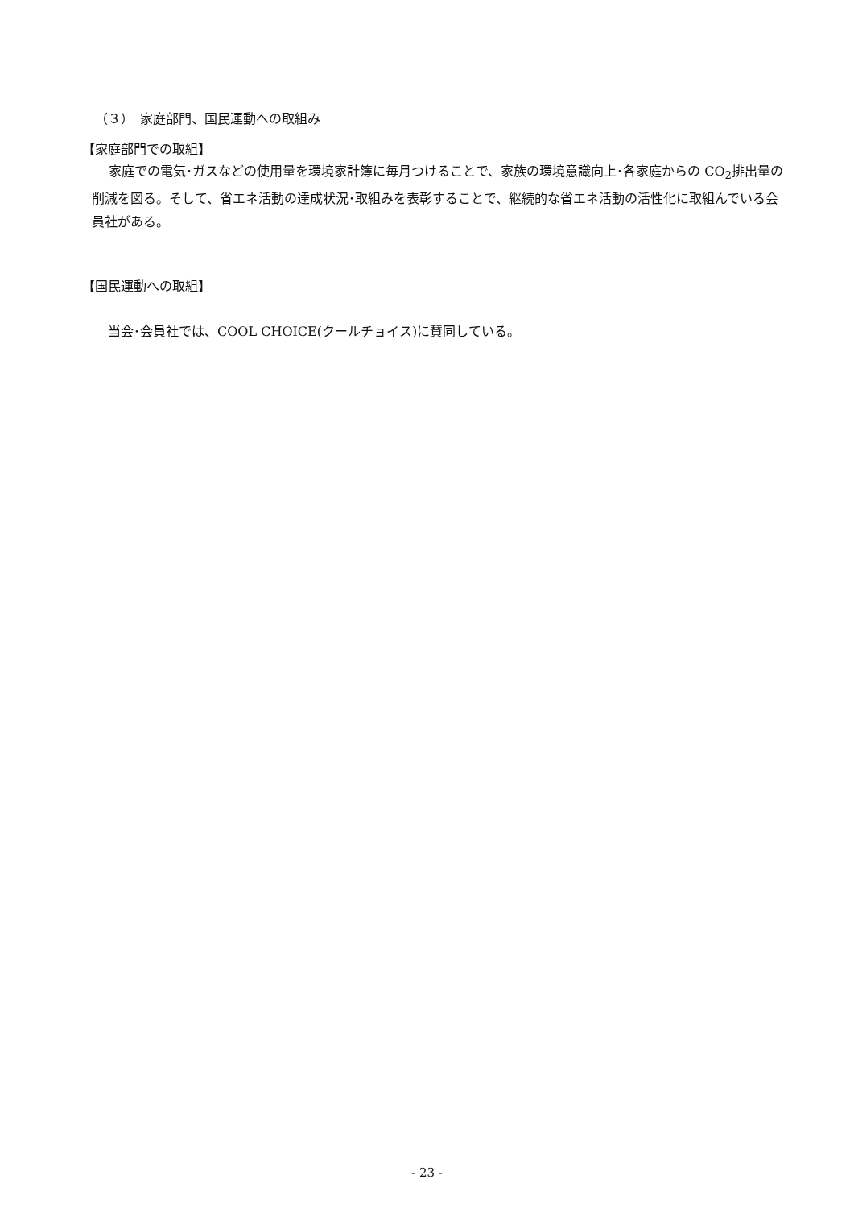（３）　家庭部門、国民運動への取組み
【家庭部門での取組】
　 家庭での電気･ガスなどの使用量を環境家計簿に毎月つけることで、家族の環境意識向上･各家庭からの CO<sub>2</sub>排出量の削減を図る。そして、省エネ活動の達成状況･取組みを表彰することで、継続的な省エネ活動の活性化に取組んでいる会員社がある。
【国民運動への取組】
当会･会員社では、COOL CHOICE(クールチョイス)に賛同している。
- 23 -